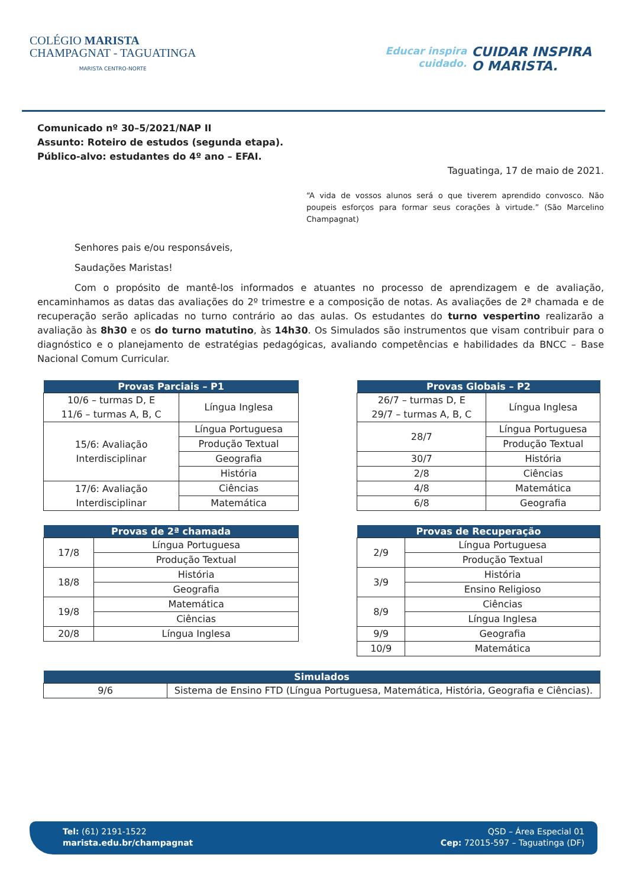COLÉGIO MARISTA
CHAMPAGNAT - TAGUATINGA
MARISTA CENTRO-NORTE
Educar inspira
cuidado.
CUIDAR INSPIRA
O MARISTA.
Comunicado nº 30–5/2021/NAP II
Assunto: Roteiro de estudos (segunda etapa).
Público-alvo: estudantes do 4º ano – EFAI.
Taguatinga, 17 de maio de 2021.
“A vida de vossos alunos será o que tiverem aprendido convosco. Não poupeis esforços para formar seus corações à virtude.” (São Marcelino Champagnat)
Senhores pais e/ou responsáveis,
Saudações Maristas!
Com o propósito de mantê-los informados e atuantes no processo de aprendizagem e de avaliação, encaminhamos as datas das avaliações do 2º trimestre e a composição de notas. As avaliações de 2ª chamada e de recuperação serão aplicadas no turno contrário ao das aulas. Os estudantes do turno vespertino realizarão a avaliação às 8h30 e os do turno matutino, às 14h30. Os Simulados são instrumentos que visam contribuir para o diagnóstico e o planejamento de estratégias pedagógicas, avaliando competências e habilidades da BNCC – Base Nacional Comum Curricular.
| Provas Parciais – P1 | |
| --- | --- |
| 10/6 – turmas D, E 11/6 – turmas A, B, C | Língua Inglesa |
| 15/6: Avaliação Interdisciplinar | Língua Portuguesa |
| | Produção Textual |
| | Geografia |
| | História |
| 17/6: Avaliação Interdisciplinar | Ciências |
| | Matemática |
| Provas Globais – P2 | |
| --- | --- |
| 26/7 – turmas D, E 29/7 – turmas A, B, C | Língua Inglesa |
| 28/7 | Língua Portuguesa |
| | Produção Textual |
| 30/7 | História |
| 2/8 | Ciências |
| 4/8 | Matemática |
| 6/8 | Geografia |
| Provas de 2ª chamada | |
| --- | --- |
| 17/8 | Língua Portuguesa |
| | Produção Textual |
| 18/8 | História |
| | Geografia |
| 19/8 | Matemática |
| | Ciências |
| 20/8 | Língua Inglesa |
| Provas de Recuperação | |
| --- | --- |
| 2/9 | Língua Portuguesa |
| | Produção Textual |
| 3/9 | História |
| | Ensino Religioso |
| 8/9 | Ciências |
| | Língua Inglesa |
| 9/9 | Geografia |
| 10/9 | Matemática |
| Simulados | |
| --- | --- |
| 9/6 | Sistema de Ensino FTD (Língua Portuguesa, Matemática, História, Geografia e Ciências). |
Tel: (61) 2191-1522
marista.edu.br/champagnat
QSD – Área Especial 01
Cep: 72015-597 – Taguatinga (DF)